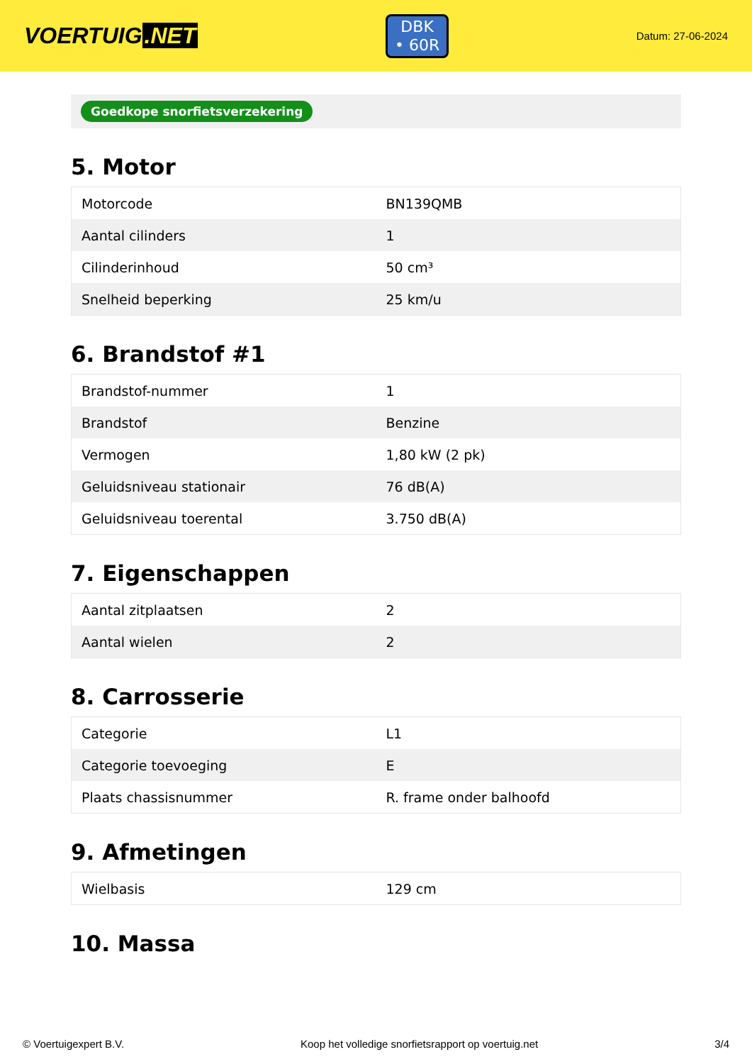VOERTUIG.NET
DBK
• 60R
Datum: 27-06-2024
Goedkope snorfietsverzekering
5. Motor
| Motorcode | BN139QMB |
| Aantal cilinders | 1 |
| Cilinderinhoud | 50 cm³ |
| Snelheid beperking | 25 km/u |
6. Brandstof #1
| Brandstof-nummer | 1 |
| Brandstof | Benzine |
| Vermogen | 1,80 kW (2 pk) |
| Geluidsniveau stationair | 76 dB(A) |
| Geluidsniveau toerental | 3.750 dB(A) |
7. Eigenschappen
| Aantal zitplaatsen | 2 |
| Aantal wielen | 2 |
8. Carrosserie
| Categorie | L1 |
| Categorie toevoeging | E |
| Plaats chassisnummer | R. frame onder balhoofd |
9. Afmetingen
| Wielbasis | 129 cm |
10. Massa
© Voertuigexpert B.V. Koop het volledige snorfietsrapport op voertuig.net 3/4